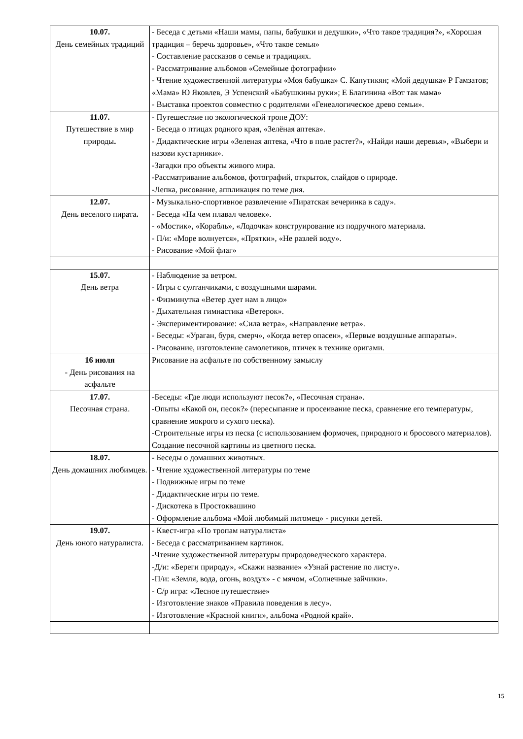| 10.07. День семейных традиций | - Беседа с детьми «Наши мамы, папы, бабушки и дедушки», «Что такое традиция?», «Хорошая традиция – беречь здоровье», «Что такое семья» - Составление рассказов о семье и традициях. - Рассматривание альбомов «Семейные фотографии» - Чтение художественной литературы «Моя бабушка» С. Капутикян; «Мой дедушка» Р Гамзатов; «Мама» Ю Яковлев, Э Успенский «Бабушкины руки»; Е Благинина «Вот так мама» - Выставка проектов совместно с родителями «Генеалогическое древо семьи». |
| 11.07. Путешествие в мир природы . | - Путешествие по экологической тропе ДОУ: - Беседа о птицах родного края, «Зелёная аптека». - Дидактические игры «Зеленая аптека, «Что в поле растет?», «Найди наши деревья», «Выбери и назови кустарники». -Загадки про объекты живого мира. -Рассматривание альбомов, фотографий, открыток, слайдов о природе. -Лепка, рисование, аппликация по теме дня. |
| 12.07. День веселого пирата . | - Музыкально-спортивное развлечение «Пиратская вечеринка в саду». - Беседа «На чем плавал человек». - «Мостик», «Корабль», «Лодочка» конструирование из подручного материала. - П/и: «Море волнуется», «Прятки», «Не разлей воду». - Рисование «Мой флаг» |
| 15.07. День ветра | - Наблюдение за ветром. - Игры с султанчиками, с воздушными шарами. - Физминутка «Ветер дует нам в лицо» - Дыхательная гимнастика «Ветерок». - Экспериментирование: «Сила ветра», «Направление ветра». - Беседы: «Ураган, буря, смерч», «Когда ветер опасен», «Первые воздушные аппараты». - Рисование, изготовление самолетиков, птичек в технике оригами. |
| 16 июля - День рисования на асфальте | Рисование на асфальте по собственному замыслу |
| 17.07. Песочная страна. | -Беседы: «Где люди используют песок?», «Песочная страна». -Опыты «Какой он, песок?» (пересыпание и просеивание песка, сравнение его температуры, сравнение мокрого и сухого песка). -Строительные игры из песка (с использованием формочек, природного и бросового материалов). Создание песочной картины из цветного песка. |
| 18.07. День домашних любимцев. | - Беседы о домашних животных. - Чтение художественной литературы по теме - Подвижные игры по теме - Дидактические игры по теме. - Дискотека в Простоквашино - Оформление альбома «Мой любимый питомец» - рисунки детей. |
| 19.07. День юного натуралиста. | - Квест-игра «По тропам натуралиста» - Беседа с рассматриванием картинок. -Чтение художественной литературы природоведческого характера. -Д/и: «Береги природу», «Скажи название» «Узнай растение по листу». -П/и: «Земля, вода, огонь, воздух» - с мячом, «Солнечные зайчики». - С/р игра: «Лесное путешествие» - Изготовление знаков «Правила поведения в лесу». - Изготовление «Красной книги», альбома «Родной край». |
15